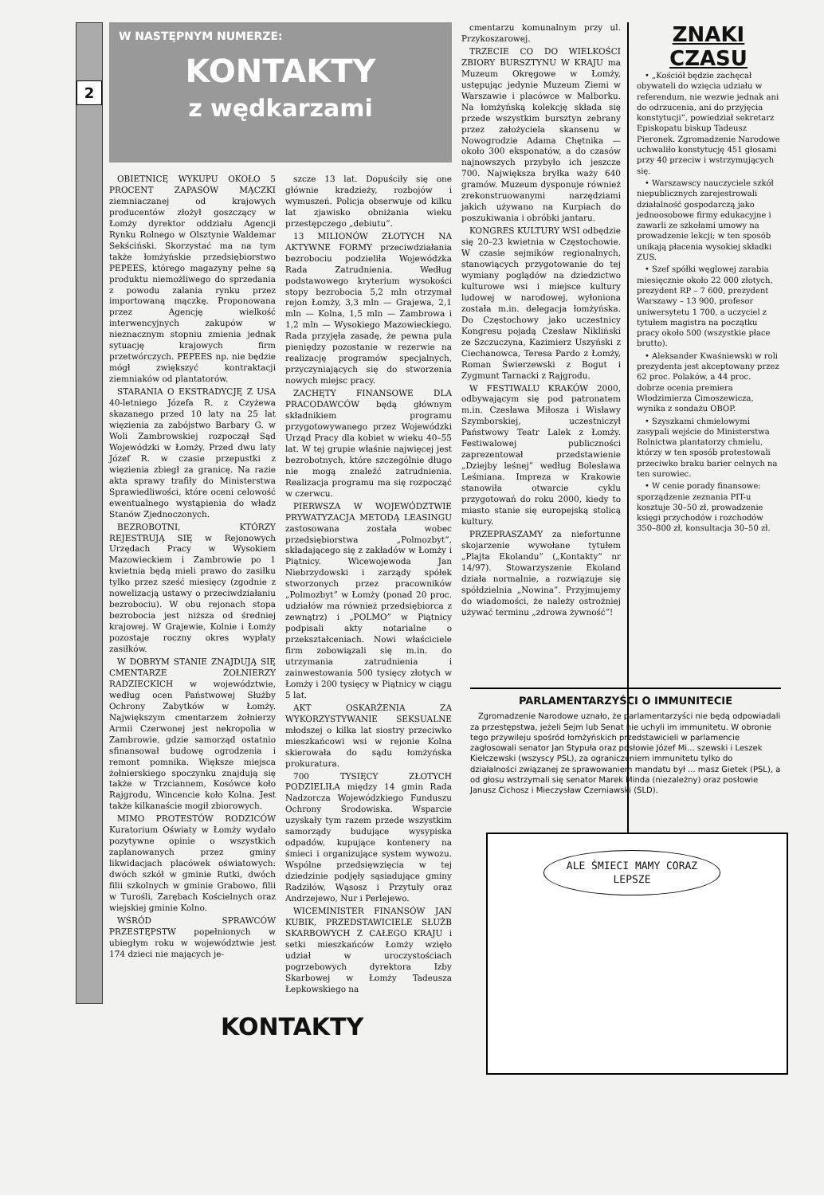2
W NASTĘPNYM NUMERZE:
KONTAKTY
z wędkarzami
OBIETNICĘ WYKUPU OKOŁO 5 PROCENT ZAPASÓW MĄCZKI ziemniaczanej od krajowych producentów złożył goszczący w Łomży dyrektor oddziału Agencji Rynku Rolnego w Olsztynie Waldemar Sekściński. Skorzystać ma na tym także łomżyńskie przedsiębiorstwo PEPEES, którego magazyny pełne są produktu niemożliwego do sprzedania z powodu zalania rynku przez importowaną mączkę. Proponowana przez Agencję wielkość interwencyjnych zakupów w nieznacznym stopniu zmienia jednak sytuację krajowych firm przetwórczych. PEPEES np. nie będzie mógł zwiększyć kontraktacji ziemniaków od plantatorów.
STARANIA O EKSTRADYCJĘ Z USA 40-letniego Józefa R. z Czyżewa skazanego przed 10 laty na 25 lat więzienia za zabójstwo Barbary G. w Woli Zambrowskiej rozpoczął Sąd Wojewódzki w Łomży. Przed dwu laty Józef R. w czasie przepustki z więzienia zbiegł za granicę. Na razie akta sprawy trafiły do Ministerstwa Sprawiedliwości, które oceni celowość ewentualnego wystąpienia do władz Stanów Zjednoczonych.
BEZROBOTNI, KTÓRZY REJESTRUJĄ SIĘ w Rejonowych Urzędach Pracy w Wysokiem Mazowieckiem i Zambrowie po 1 kwietnia będą mieli prawo do zasiłku tylko przez sześć miesięcy (zgodnie z nowelizacją ustawy o przeciwdziałaniu bezrobociu). W obu rejonach stopa bezrobocia jest niższa od średniej krajowej. W Grajewie, Kolnie i Łomży pozostaje roczny okres wypłaty zasiłków.
W DOBRYM STANIE ZNAJDUJĄ SIĘ CMENTARZE ŻOŁNIERZY RADZIECKICH w województwie, według ocen Państwowej Służby Ochrony Zabytków w Łomży. Największym cmentarzem żołnierzy Armii Czerwonej jest nekropolia w Zambrowie, gdzie samorząd ostatnio sfinansował budowę ogrodzenia i remont pomnika. Większe miejsca żołnierskiego spoczynku znajdują się także w Trzciannem, Kosówce koło Rajgrodu, Wincencie koło Kolna. Jest także kilkanaście mogił zbiorowych.
MIMO PROTESTÓW RODZICÓW Kuratorium Oświaty w Łomży wydało pozytywne opinie o wszystkich zaplanowanych przez gminy likwidacjach placówek oświatowych: dwóch szkół w gminie Rutki, dwóch filii szkolnych w gminie Grabowo, filii w Turośli, Zarębach Kościelnych oraz wiejskiej gminie Kolno.
WŚRÓD SPRAWCÓW PRZESTĘPSTW popełnionych w ubiegłym roku w województwie jest 174 dzieci nie mających je-
szcze 13 lat. Dopuściły się one głównie kradzieży, rozbojów i wymuszeń. Policja obserwuje od kilku lat zjawisko obniżania wieku przestępczego „debiutu”.
13 MILIONÓW ZŁOTYCH NA AKTYWNE FORMY przeciwdziałania bezrobociu podzieliła Wojewódzka Rada Zatrudnienia. Według podstawowego kryterium wysokości stopy bezrobocia 5,2 mln otrzymał rejon Łomży, 3,3 mln — Grajewa, 2,1 mln — Kolna, 1,5 mln — Zambrowa i 1,2 mln — Wysokiego Mazowieckiego. Rada przyjęła zasadę, że pewna pula pieniędzy pozostanie w rezerwie na realizację programów specjalnych, przyczyniających się do stworzenia nowych miejsc pracy.
ZACHĘTY FINANSOWE DLA PRACODAWCÓW będą głównym składnikiem programu przygotowywanego przez Wojewódzki Urząd Pracy dla kobiet w wieku 40–55 lat. W tej grupie właśnie najwięcej jest bezrobotnych, które szczególnie długo nie mogą znaleźć zatrudnienia. Realizacja programu ma się rozpocząć w czerwcu.
PIERWSZA W WOJEWÓDZTWIE PRYWATYZACJA METODĄ LEASINGU zastosowana została wobec przedsiębiorstwa „Polmozbyt”, składającego się z zakładów w Łomży i Piątnicy. Wicewojewoda Jan Niebrzydowski i zarządy spółek stworzonych przez pracowników „Polmozbyt” w Łomży (ponad 20 proc. udziałów ma również przedsiębiorca z zewnątrz) i „POLMO” w Piątnicy podpisali akty notarialne o przekształceniach. Nowi właściciele firm zobowiązali się m.in. do utrzymania zatrudnienia i zainwestowania 500 tysięcy złotych w Łomży i 200 tysięcy w Piątnicy w ciągu 5 lat.
AKT OSKARŻENIA ZA WYKORZYSTYWANIE SEKSUALNE młodszej o kilka lat siostry przeciwko mieszkańcowi wsi w rejonie Kolna skierowała do sądu łomżyńska prokuratura.
700 TYSIĘCY ZŁOTYCH PODZIELIŁA między 14 gmin Rada Nadzorcza Wojewódzkiego Funduszu Ochrony Środowiska. Wsparcie uzyskały tym razem przede wszystkim samorządy budujące wysypiska odpadów, kupujące kontenery na śmieci i organizujące system wywozu. Wspólne przedsięwzięcia w tej dziedzinie podjęły sąsiadujące gminy Radziłów, Wąsosz i Przytuły oraz Andrzejewo, Nur i Perlejewo.
WICEMINISTER FINANSÓW JAN KUBIK, PRZEDSTAWICIELE SŁUŻB SKARBOWYCH Z CAŁEGO KRAJU i setki mieszkańców Łomży wzięło udział w uroczystościach pogrzebowych dyrektora Izby Skarbowej w Łomży Tadeusza Łepkowskiego na
KONTAKTY
cmentarzu komunalnym przy ul. Przykoszarowej.
TRZECIE CO DO WIELKOŚCI ZBIORY BURSZTYNU W KRAJU ma Muzeum Okręgowe w Łomży, ustępując jedynie Muzeum Ziemi w Warszawie i placówce w Malborku. Na łomżyńską kolekcję składa się przede wszystkim bursztyn zebrany przez założyciela skansenu w Nowogrodzie Adama Chętnika — około 300 eksponatów, a do czasów najnowszych przybyło ich jeszcze 700. Największa bryłka waży 640 gramów. Muzeum dysponuje również zrekonstruowanymi narzędziami jakich używano na Kurpiach do poszukiwania i obróbki jantaru.
KONGRES KULTURY WSI odbędzie się 20–23 kwietnia w Częstochowie. W czasie sejmików regionalnych, stanowiących przygotowanie do tej wymiany poglądów na dziedzictwo kulturowe wsi i miejsce kultury ludowej w narodowej, wyłoniona została m.in. delegacja łomżyńska. Do Częstochowy jako uczestnicy Kongresu pojadą Czesław Nikliński ze Szczuczyna, Kazimierz Uszyński z Ciechanowca, Teresa Pardo z Łomży, Roman Świerzewski z Bogut i Zygmunt Tarnacki z Rajgrodu.
W FESTIWALU KRAKÓW 2000, odbywającym się pod patronatem m.in. Czesława Miłosza i Wisławy Szymborskiej, uczestniczył Państwowy Teatr Lalek z Łomży. Festiwalowej publiczności zaprezentował przedstawienie „Dziejby leśnej” według Bolesława Leśmiana. Impreza w Krakowie stanowiła otwarcie cyklu przygotowań do roku 2000, kiedy to miasto stanie się europejską stolicą kultury.
PRZEPRASZAMY za niefortunne skojarzenie wywołane tytułem „Plajta Ekolandu” („Kontakty” nr 14/97). Stowarzyszenie Ekoland działa normalnie, a rozwiązuje się spółdzielnia „Nowina”. Przyjmujemy do wiadomości, że należy ostrożniej używać terminu „zdrowa żywność”!
ZNAKI CZASU
• „Kościół będzie zachęcał obywateli do wzięcia udziału w referendum, nie wezwie jednak ani do odrzucenia, ani do przyjęcia konstytucji”, powiedział sekretarz Episkopatu biskup Tadeusz Pieronek. Zgromadzenie Narodowe uchwaliło konstytucję 451 głosami przy 40 przeciw i wstrzymujących się.
• Warszawscy nauczyciele szkół niepublicznych zarejestrowali działalność gospodarczą jako jednoosobowe firmy edukacyjne i zawarli ze szkołami umowy na prowadzenie lekcji; w ten sposób unikają płacenia wysokiej składki ZUS.
• Szef spółki węglowej zarabia miesięcznie około 22 000 złotych, prezydent RP – 7 600, prezydent Warszawy – 13 900, profesor uniwersytetu 1 700, a uczyciel z tytułem magistra na początku pracy około 500 (wszystkie płace brutto).
• Aleksander Kwaśniewski w roli prezydenta jest akceptowany przez 62 proc. Polaków, a 44 proc. dobrze ocenia premiera Włodzimierza Cimoszewicza, wynika z sondażu OBOP.
• Szyszkami chmielowymi zasypali wejście do Ministerstwa Rolnictwa plantatorzy chmielu, którzy w ten sposób protestowali przeciwko braku barier celnych na ten surowiec.
• W cenie porady finansowe: sporządzenie zeznania PIT-u kosztuje 30–50 zł, prowadzenie księgi przychodów i rozchodów 350–800 zł, konsultacja 30–50 zł.
PARLAMENTARZYŚCI O IMMUNITECIE
Zgromadzenie Narodowe uznało, że parlamentarzyści nie będą odpowiadali za przestępstwa, jeżeli Sejm lub Senat nie uchyli im immunitetu. W obronie tego przywileju spośród łomżyńskich przedstawicieli w parlamencie zagłosowali senator Jan Stypuła oraz posłowie Józef Mi... szewski i Leszek Kiełczewski (wszyscy PSL), za ograniczeniem immunitetu tylko do działalności związanej ze sprawowaniem mandatu był ... masz Gietek (PSL), a od głosu wstrzymali się senator Marek Minda (niezależny) oraz posłowie Janusz Cichosz i Mieczysław Czerniawski (SLD).
ALE ŚMIECI MAMY CORAZ LEPSZE